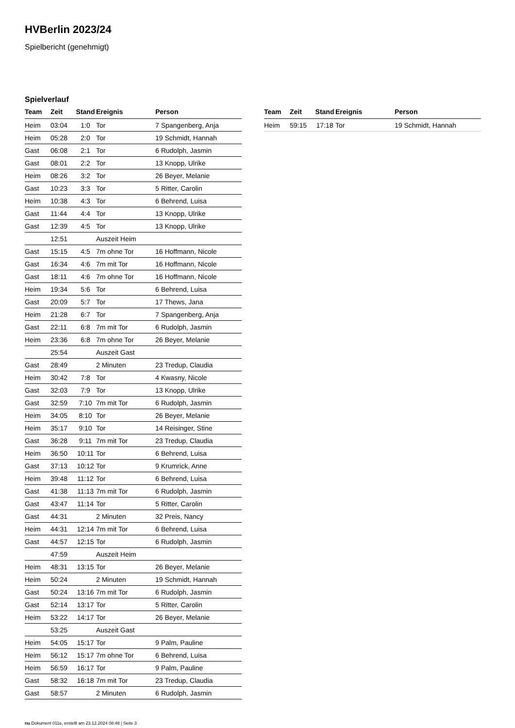HVBerlin 2023/24
Spielbericht (genehmigt)
Spielverlauf
| Team | Zeit | Stand | Ereignis | Person |
| --- | --- | --- | --- | --- |
| Heim | 03:04 | 1:0 | Tor | 7 Spangenberg, Anja |
| Heim | 05:28 | 2:0 | Tor | 19 Schmidt, Hannah |
| Gast | 06:08 | 2:1 | Tor | 6 Rudolph, Jasmin |
| Gast | 08:01 | 2:2 | Tor | 13 Knopp, Ulrike |
| Heim | 08:26 | 3:2 | Tor | 26 Beyer, Melanie |
| Gast | 10:23 | 3:3 | Tor | 5 Ritter, Carolin |
| Heim | 10:38 | 4:3 | Tor | 6 Behrend, Luisa |
| Gast | 11:44 | 4:4 | Tor | 13 Knopp, Ulrike |
| Gast | 12:39 | 4:5 | Tor | 13 Knopp, Ulrike |
| | 12:51 | | Auszeit Heim | |
| Gast | 15:15 | 4:5 | 7m ohne Tor | 16 Hoffmann, Nicole |
| Gast | 16:34 | 4:6 | 7m mit Tor | 16 Hoffmann, Nicole |
| Gast | 18:11 | 4:6 | 7m ohne Tor | 16 Hoffmann, Nicole |
| Heim | 19:34 | 5:6 | Tor | 6 Behrend, Luisa |
| Gast | 20:09 | 5:7 | Tor | 17 Thews, Jana |
| Heim | 21:28 | 6:7 | Tor | 7 Spangenberg, Anja |
| Gast | 22:11 | 6:8 | 7m mit Tor | 6 Rudolph, Jasmin |
| Heim | 23:36 | 6:8 | 7m ohne Tor | 26 Beyer, Melanie |
| | 25:54 | | Auszeit Gast | |
| Gast | 28:49 | | 2 Minuten | 23 Tredup, Claudia |
| Heim | 30:42 | 7:8 | Tor | 4 Kwasny, Nicole |
| Gast | 32:03 | 7:9 | Tor | 13 Knopp, Ulrike |
| Gast | 32:59 | 7:10 | 7m mit Tor | 6 Rudolph, Jasmin |
| Heim | 34:05 | 8:10 | Tor | 26 Beyer, Melanie |
| Heim | 35:17 | 9:10 | Tor | 14 Reisinger, Stine |
| Gast | 36:28 | 9:11 | 7m mit Tor | 23 Tredup, Claudia |
| Heim | 36:50 | 10:11 | Tor | 6 Behrend, Luisa |
| Gast | 37:13 | 10:12 | Tor | 9 Krumrick, Anne |
| Heim | 39:48 | 11:12 | Tor | 6 Behrend, Luisa |
| Gast | 41:38 | 11:13 | 7m mit Tor | 6 Rudolph, Jasmin |
| Gast | 43:47 | 11:14 | Tor | 5 Ritter, Carolin |
| Gast | 44:31 | | 2 Minuten | 32 Preis, Nancy |
| Heim | 44:31 | 12:14 | 7m mit Tor | 6 Behrend, Luisa |
| Gast | 44:57 | 12:15 | Tor | 6 Rudolph, Jasmin |
| | 47:59 | | Auszeit Heim | |
| Heim | 48:31 | 13:15 | Tor | 26 Beyer, Melanie |
| Heim | 50:24 | | 2 Minuten | 19 Schmidt, Hannah |
| Gast | 50:24 | 13:16 | 7m mit Tor | 6 Rudolph, Jasmin |
| Gast | 52:14 | 13:17 | Tor | 5 Ritter, Carolin |
| Heim | 53:22 | 14:17 | Tor | 26 Beyer, Melanie |
| | 53:25 | | Auszeit Gast | |
| Heim | 54:05 | 15:17 | Tor | 9 Palm, Pauline |
| Heim | 56:12 | 15:17 | 7m ohne Tor | 6 Behrend, Luisa |
| Heim | 56:59 | 16:17 | Tor | 9 Palm, Pauline |
| Gast | 58:32 | 16:18 | 7m mit Tor | 23 Tredup, Claudia |
| Gast | 58:57 | | 2 Minuten | 6 Rudolph, Jasmin |
| Team | Zeit | Stand | Ereignis | Person |
| --- | --- | --- | --- | --- |
| Heim | 59:15 | 17:18 | Tor | 19 Schmidt, Hannah |
nu.Dokument 011e, erstellt am 23.12.2024 08:48 | Seite 3